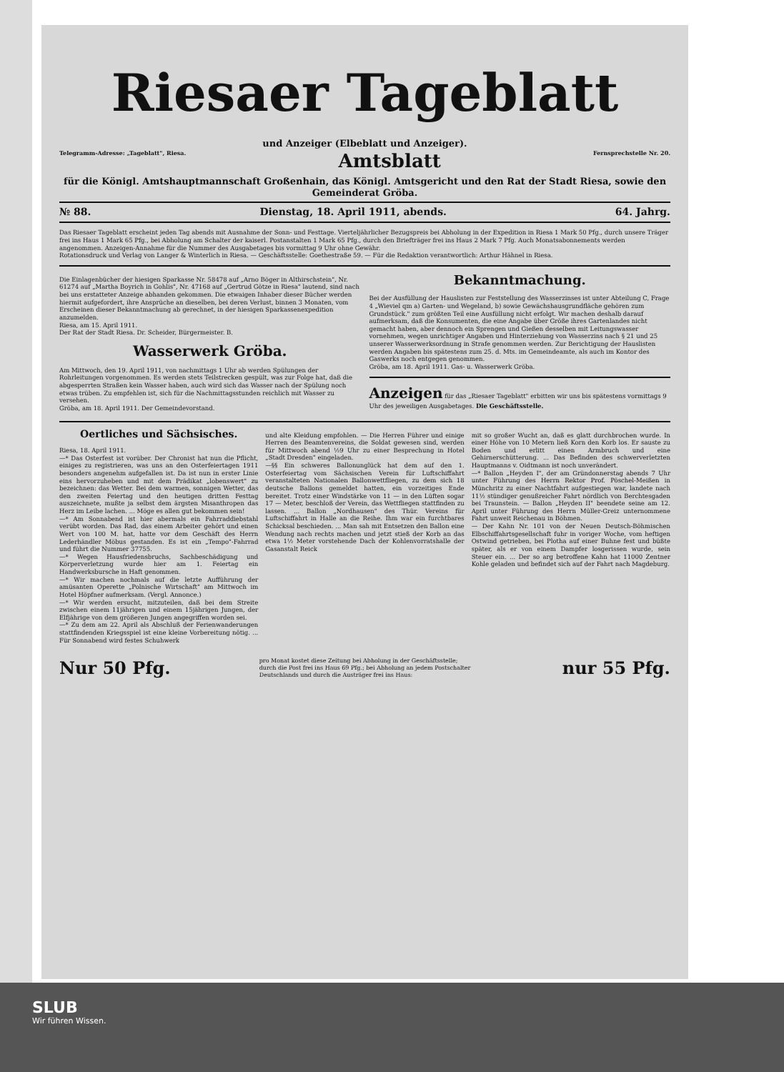Riesaer Tageblatt
und Anzeiger (Elbeblatt und Anzeiger).
Telegramm-Adresse: „Tageblatt", Riesa. Amtsblatt Fernsprechstelle Nr. 20.
für die Königl. Amtshauptmannschaft Großenhain, das Königl. Amtsgericht und den Rat der Stadt Riesa, sowie den Gemeinderat Gröba.
№ 88. Dienstag, 18. April 1911, abends. 64. Jahrg.
Das Riesaer Tageblatt erscheint jeden Tag abends mit Ausnahme der Sonn- und Festtage. Vierteljährlicher Bezugspreis bei Abholung in der Expedition in Riesa 1 Mark 50 Pfg., durch unsere Träger frei ins Haus 1 Mark 65 Pfg., bei Abholung am Schalter der kaiserl. Postanstalten 1 Mark 65 Pfg., durch den Briefträger frei ins Haus 2 Mark 7 Pfg. Auch Monatsabonnements werden angenommen. Anzeigen-Annahme für die Nummer des Ausgabetages bis vormittag 9 Uhr ohne Gewähr.
Rotationsdruck und Verlag von Langer & Winterlich in Riesa. — Geschäftsstelle: Goethestraße 59. — Für die Redaktion verantwortlich: Arthur Hähnel in Riesa.
Die Einlagenbücher der hiesigen Sparkasse Nr. 58478 auf „Arno Böger in Althirschstein", Nr. 61274 auf „Martha Boyrich in Gohlis", Nr. 47168 auf „Gertrud Götze in Riesa" lautend, sind nach bei uns erstatteter Anzeige abhanden gekommen. Die etwaigen Inhaber dieser Bücher werden hiermit aufgefordert, ihre Ansprüche an dieselben, bei deren Verlust, binnen 3 Monaten, vom Erscheinen dieser Bekanntmachung ab gerechnet, in der hiesigen Sparkassenexpedition anzumelden.
Riesa, am 15. April 1911.
Der Rat der Stadt Riesa. Dr. Scheider, Bürgermeister. B.
Wasserwerk Gröba.
Am Mittwoch, den 19. April 1911, von nachmittags 1 Uhr ab werden Spülungen der Rohrleitungen vorgenommen. Es werden stets Teilstrecken gespült, was zur Folge hat, daß die abgesperrten Straßen kein Wasser haben, auch wird sich das Wasser nach der Spülung noch etwas trüben. Zu empfehlen ist, sich für die Nachmittagsstunden reichlich mit Wasser zu versehen.
Gröba, am 18. April 1911. Der Gemeindevorstand.
Bekanntmachung.
Bei der Ausfüllung der Hauslisten zur Feststellung des Wasserzinses ist unter Abteilung C, Frage 4 „Wieviel qm a) Garten- und Wegeland, b) sowie Gewächshausgrundfläche gehören zum Grundstück." zum größten Teil eine Ausfüllung nicht erfolgt. Wir machen deshalb darauf aufmerksam, daß die Konsumenten, die eine Angabe über Größe ihres Gartenlandes nicht gemacht haben, aber dennoch ein Sprengen und Gießen desselben mit Leitungswasser vornehmen, wegen unrichtiger Angaben und Hinterziehung von Wasserzins nach § 21 und 25 unserer Wasserwerksordnung in Strafe genommen werden. Zur Berichtigung der Hauslisten werden Angaben bis spätestens zum 25. d. Mts. im Gemeindeamte, als auch im Kontor des Gaswerks noch entgegen genommen.
Gröba, am 18. April 1911. Gas- u. Wasserwerk Gröba.
Anzeigen für das „Riesaer Tageblatt" erbitten wir uns bis spätestens vormittags 9 Uhr des jeweiligen Ausgabetages. Die Geschäftsstelle.
Oertliches und Sächsisches.
Riesa, 18. April 1911.
—* Das Osterfest ist vorüber. Der Chronist hat nun die Pflicht, einiges zu registrieren, was uns an den Osterfeiertagen 1911 besonders angenehm aufgefallen ist. Da ist nun in erster Linie eins hervorzuheben und mit dem Prädikat „lobenswert" zu bezeichnen: das Wetter. Bei dem warmen, sonnigen Wetter, das den zweiten Feiertag und den heutigen dritten Festtag auszeichnete, mußte ja selbst dem ärgsten Misanthropen das Herz im Leibe lachen. ... Möge es allen gut bekommen sein!
—* Am Sonnabend ist hier abermals ein Fahrraddiebstahl verübt worden. Das Rad, das einem Arbeiter gehört und einen Wert von 100 M. hat, hatte vor dem Geschäft des Herrn Lederhändler Möbus gestanden. Es ist ein „Tempo"-Fahrrad und führt die Nummer 37755.
—* Wegen Hausfriedensbruchs, Sachbeschädigung und Körperverletzung wurde hier am 1. Feiertag ein Handwerksbursche in Haft genommen.
—* Wir machen nochmals auf die letzte Aufführung der amüsanten Operette „Polnische Wirtschaft" am Mittwoch im Hotel Höpfner aufmerksam. (Vergl. Annonce.)
—* Wir werden ersucht, mitzuteilen, daß bei dem Streite zwischen einem 11jährigen und einem 15jährigen Jungen, der Elfjährige von dem größeren Jungen angegriffen worden sei.
—* Zu dem am 22. April als Abschluß der Ferienwanderungen stattfindenden Kriegsspiel ist eine kleine Vorbereitung nötig. ... Für Sonnabend wird festes Schuhwerk
und alte Kleidung empfohlen. — Die Herren Führer und einige Herren des Beamtenvereins, die Soldat gewesen sind, werden für Mittwoch abend ½9 Uhr zu einer Besprechung in Hotel „Stadt Dresden" eingeladen.
—§§ Ein schweres Ballonunglück hat dem auf den 1. Osterfeiertag vom Sächsischen Verein für Luftschiffahrt veranstalteten Nationalen Ballonwettfliegen, zu dem sich 18 deutsche Ballons gemeldet hatten, ein vorzeitiges Ende bereitet. Trotz einer Windstärke von 11 — in den Lüften sogar 17 — Meter, beschloß der Verein, das Wettfliegen stattfinden zu lassen. ... Ballon „Nordhausen" des Thür. Vereins für Luftschiffahrt in Halle an die Reihe. Ihm war ein furchtbares Schicksal beschieden. ... Man sah mit Entsetzen den Ballon eine Wendung nach rechts machen und jetzt stieß der Korb an das etwa 1½ Meter vorstehende Dach der Kohlenvorratshalle der Gasanstalt Reick
mit so großer Wucht an, daß es glatt durchbrochen wurde. In einer Höhe von 10 Metern ließ Korn den Korb los. Er sauste zu Boden und erlitt einen Armbruch und eine Gehirnerschütterung. ... Das Befinden des schwerverletzten Hauptmanns v. Oidtmann ist noch unverändert.
—* Ballon „Heyden I", der am Gründonnerstag abends 7 Uhr unter Führung des Herrn Rektor Prof. Pöschel-Meißen in Münchritz zu einer Nachtfahrt aufgestiegen war, landete nach 11½ stündiger genußreicher Fahrt nördlich von Berchtesgaden bei Traunstein. — Ballon „Heyden II" beendete seine am 12. April unter Führung des Herrn Müller-Greiz unternommene Fahrt unweit Reichenau in Böhmen.
— Der Kahn Nr. 101 von der Neuen Deutsch-Böhmischen Elbschiffahrtsgesellschaft fuhr in voriger Woche, vom heftigen Ostwind getrieben, bei Plotha auf einer Buhne fest und büßte später, als er von einem Dampfer losgerissen wurde, sein Steuer ein. ... Der so arg betroffene Kahn hat 11000 Zentner Kohle geladen und befindet sich auf der Fahrt nach Magdeburg.
Nur 50 Pfg. pro Monat kostet diese Zeitung bei Abholung in der Geschäftsstelle; durch die Post frei ins Haus 69 Pfg.; bei Abholung an jedem Postschalter Deutschlands und durch die Austräger frei ins Haus: nur 55 Pfg.
SLUB
Wir führen Wissen.